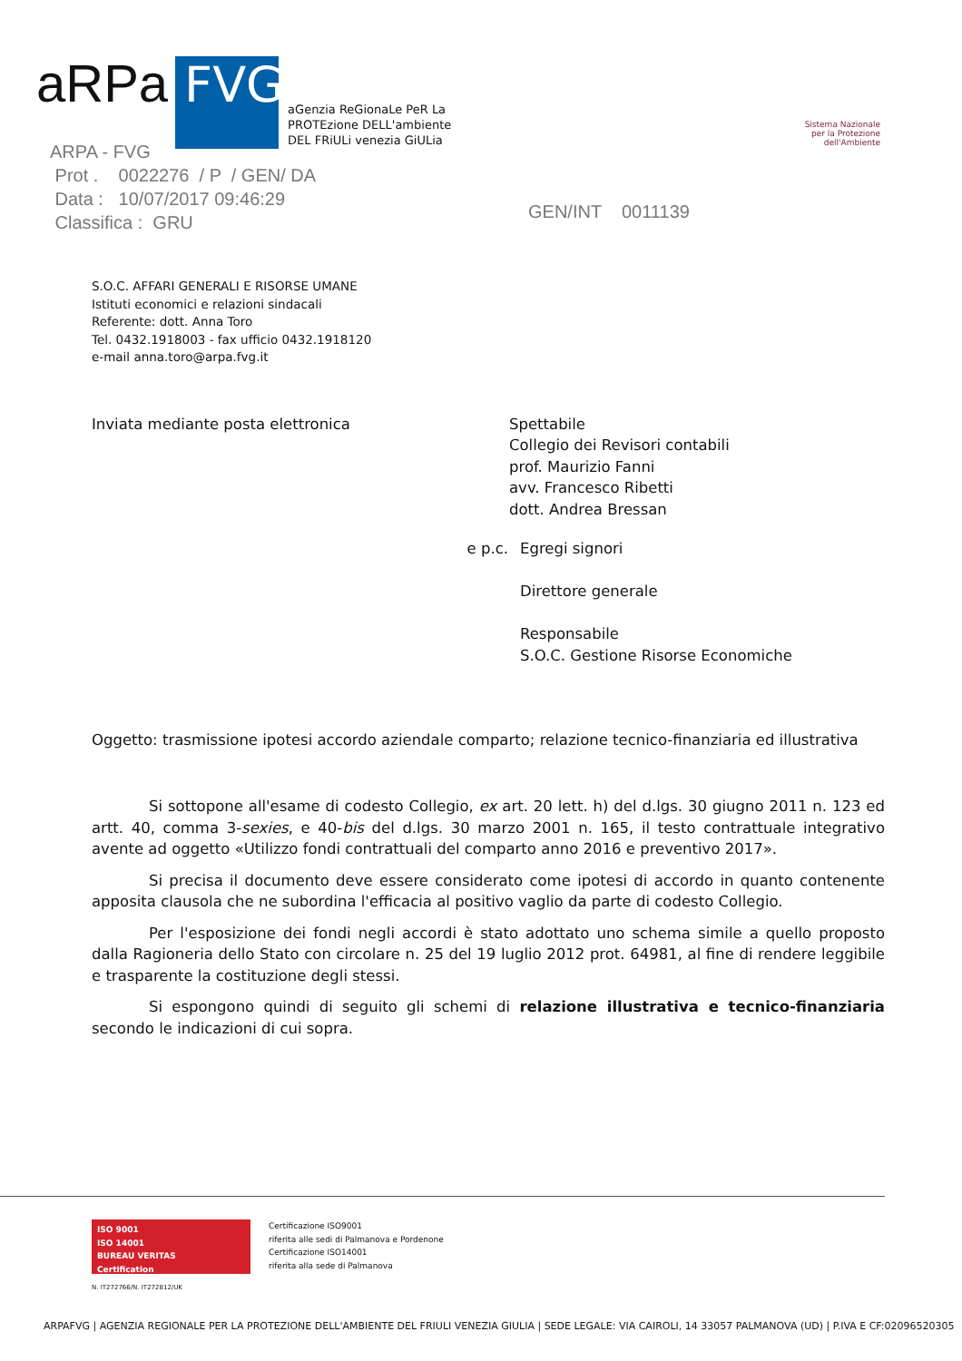aRPa
FVG
aGenzia ReGionaLe PeR La
PROTEzione DELL'ambiente
DEL FRiULi venezia GiULia
Sistema Nazionale
per la Protezione
dell'Ambiente
ARPA - FVG
Prot . 0022276 / P / GEN/ DA
Data : 10/07/2017 09:46:29
Classifica : GRU
GEN/INT 0011139
S.O.C. AFFARI GENERALI E RISORSE UMANE
Istituti economici e relazioni sindacali
Referente: dott. Anna Toro
Tel. 0432.1918003 - fax ufficio 0432.1918120
e-mail anna.toro@arpa.fvg.it
Inviata mediante posta elettronica Spettabile
Collegio dei Revisori contabili
prof. Maurizio Fanni
avv. Francesco Ribetti
dott. Andrea Bressan
e p.c. Egregi signori
Direttore generale
Responsabile
S.O.C. Gestione Risorse Economiche
Oggetto: trasmissione ipotesi accordo aziendale comparto; relazione tecnico-finanziaria ed illustrativa
Si sottopone all'esame di codesto Collegio, ex art. 20 lett. h) del d.lgs. 30 giugno 2011 n. 123 ed artt. 40, comma 3-sexies, e 40-bis del d.lgs. 30 marzo 2001 n. 165, il testo contrattuale integrativo avente ad oggetto «Utilizzo fondi contrattuali del comparto anno 2016 e preventivo 2017».
Si precisa il documento deve essere considerato come ipotesi di accordo in quanto contenente apposita clausola che ne subordina l'efficacia al positivo vaglio da parte di codesto Collegio.
Per l'esposizione dei fondi negli accordi è stato adottato uno schema simile a quello proposto dalla Ragioneria dello Stato con circolare n. 25 del 19 luglio 2012 prot. 64981, al fine di rendere leggibile e trasparente la costituzione degli stessi.
Si espongono quindi di seguito gli schemi di relazione illustrativa e tecnico-finanziaria secondo le indicazioni di cui sopra.
ISO 9001
ISO 14001
BUREAU VERITAS
Certification
N. IT272766/N. IT272812/UK
Certificazione ISO9001
riferita alle sedi di Palmanova e Pordenone
Certificazione ISO14001
riferita alla sede di Palmanova
ARPAFVG | AGENZIA REGIONALE PER LA PROTEZIONE DELL'AMBIENTE DEL FRIULI VENEZIA GIULIA | SEDE LEGALE: VIA CAIROLI, 14 33057 PALMANOVA (UD) | P.IVA E CF:02096520305